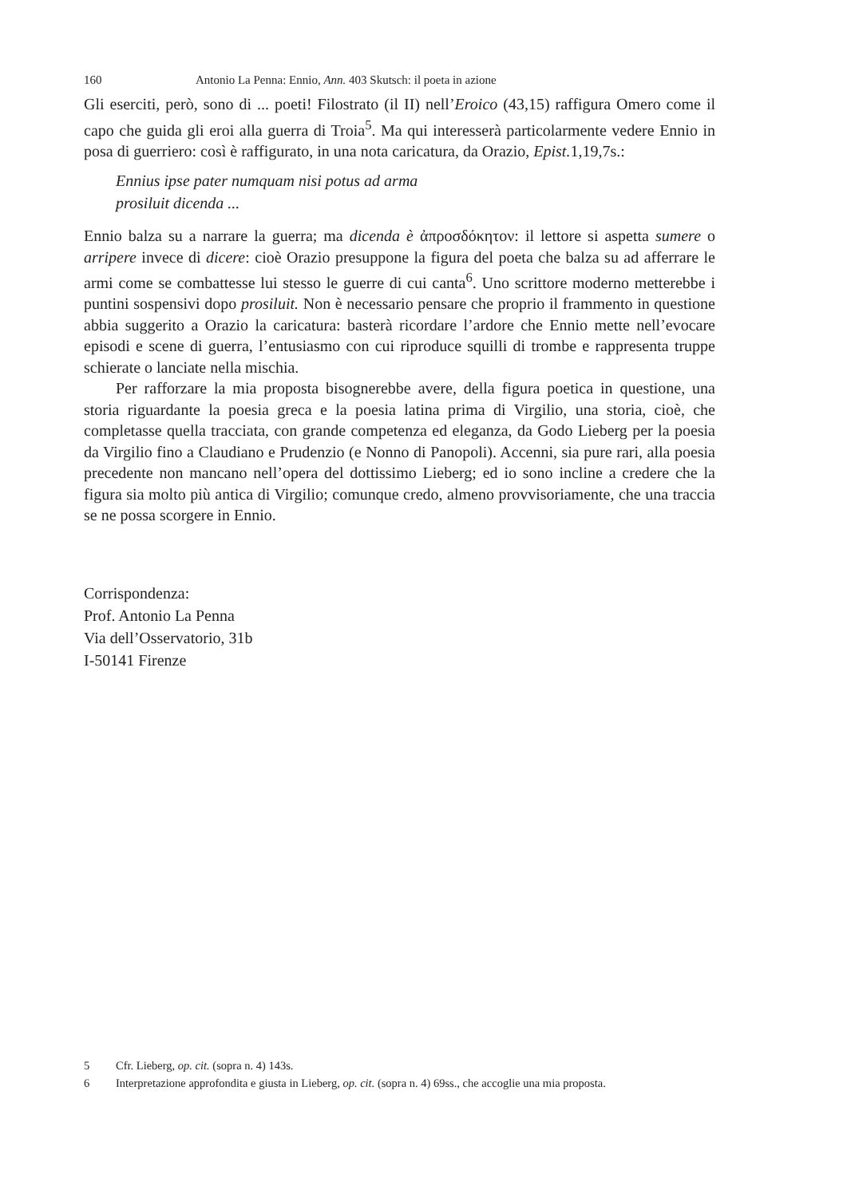160 Antonio La Penna: Ennio, Ann. 403 Skutsch: il poeta in azione
Gli eserciti, però, sono di ... poeti! Filostrato (il II) nell’Eroico (43,15) raffigura Omero come il capo che guida gli eroi alla guerra di Troia<sup>5</sup>. Ma qui interesserà particolarmente vedere Ennio in posa di guerriero: così è raffigurato, in una nota caricatura, da Orazio, Epist. 1,19,7s.:
Ennius ipse pater numquam nisi potus ad arma
prosiluit dicenda ...
Ennio balza su a narrare la guerra; ma dicenda è ἀπροσδόκητον: il lettore si aspetta sumere o arripere invece di dicere: cioè Orazio presuppone la figura del poeta che balza su ad afferrare le armi come se combattesse lui stesso le guerre di cui canta<sup>6</sup>. Uno scrittore moderno metterebbe i puntini sospensivi dopo prosiluit. Non è necessario pensare che proprio il frammento in questione abbia suggerito a Orazio la caricatura: basterà ricordare l’ardore che Ennio mette nell’evocare episodi e scene di guerra, l’entusiasmo con cui riproduce squilli di trombe e rappresenta truppe schierate o lanciate nella mischia.
Per rafforzare la mia proposta bisognerebbe avere, della figura poetica in questione, una storia riguardante la poesia greca e la poesia latina prima di Virgilio, una storia, cioè, che completasse quella tracciata, con grande competenza ed eleganza, da Godo Lieberg per la poesia da Virgilio fino a Claudiano e Prudenzio (e Nonno di Panopoli). Accenni, sia pure rari, alla poesia precedente non mancano nell’opera del dottissimo Lieberg; ed io sono incline a credere che la figura sia molto più antica di Virgilio; comunque credo, almeno provvisoriamente, che una traccia se ne possa scorgere in Ennio.
Corrispondenza:
Prof. Antonio La Penna
Via dell’Osservatorio, 31b
I-50141 Firenze
5 Cfr. Lieberg, op. cit. (sopra n. 4) 143s.
6 Interpretazione approfondita e giusta in Lieberg, op. cit. (sopra n. 4) 69ss., che accoglie una mia proposta.